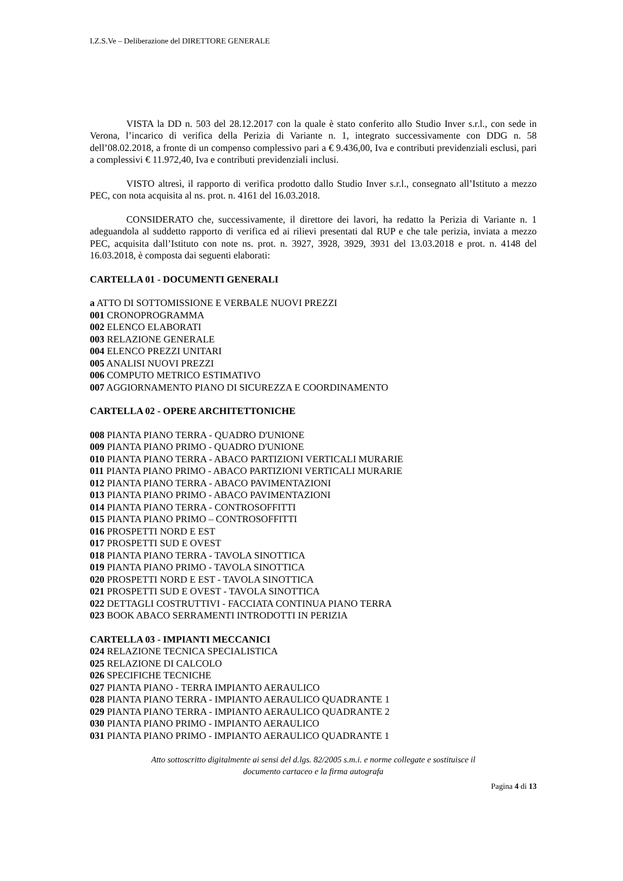I.Z.S.Ve – Deliberazione del DIRETTORE GENERALE
VISTA la DD n. 503 del 28.12.2017 con la quale è stato conferito allo Studio Inver s.r.l., con sede in Verona, l’incarico di verifica della Perizia di Variante n. 1, integrato successivamente con DDG n. 58 dell’08.02.2018, a fronte di un compenso complessivo pari a € 9.436,00, Iva e contributi previdenziali esclusi, pari a complessivi € 11.972,40, Iva e contributi previdenziali inclusi.
VISTO altresì, il rapporto di verifica prodotto dallo Studio Inver s.r.l., consegnato all’Istituto a mezzo PEC, con nota acquisita al ns. prot. n. 4161 del 16.03.2018.
CONSIDERATO che, successivamente, il direttore dei lavori, ha redatto la Perizia di Variante n. 1 adeguandola al suddetto rapporto di verifica ed ai rilievi presentati dal RUP e che tale perizia, inviata a mezzo PEC, acquisita dall’Istituto con note ns. prot. n. 3927, 3928, 3929, 3931 del 13.03.2018 e prot. n. 4148 del 16.03.2018, è composta dai seguenti elaborati:
CARTELLA 01 - DOCUMENTI GENERALI
a ATTO DI SOTTOMISSIONE E VERBALE NUOVI PREZZI
001 CRONOPROGRAMMA
002 ELENCO ELABORATI
003 RELAZIONE GENERALE
004 ELENCO PREZZI UNITARI
005 ANALISI NUOVI PREZZI
006 COMPUTO METRICO ESTIMATIVO
007 AGGIORNAMENTO PIANO DI SICUREZZA E COORDINAMENTO
CARTELLA 02 - OPERE ARCHITETTONICHE
008 PIANTA PIANO TERRA - QUADRO D'UNIONE
009 PIANTA PIANO PRIMO - QUADRO D'UNIONE
010 PIANTA PIANO TERRA - ABACO PARTIZIONI VERTICALI MURARIE
011 PIANTA PIANO PRIMO - ABACO PARTIZIONI VERTICALI MURARIE
012 PIANTA PIANO TERRA - ABACO PAVIMENTAZIONI
013 PIANTA PIANO PRIMO - ABACO PAVIMENTAZIONI
014 PIANTA PIANO TERRA - CONTROSOFFITTI
015 PIANTA PIANO PRIMO – CONTROSOFFITTI
016 PROSPETTI NORD E EST
017 PROSPETTI SUD E OVEST
018 PIANTA PIANO TERRA - TAVOLA SINOTTICA
019 PIANTA PIANO PRIMO - TAVOLA SINOTTICA
020 PROSPETTI NORD E EST - TAVOLA SINOTTICA
021 PROSPETTI SUD E OVEST - TAVOLA SINOTTICA
022 DETTAGLI COSTRUTTIVI - FACCIATA CONTINUA PIANO TERRA
023 BOOK ABACO SERRAMENTI INTRODOTTI IN PERIZIA
CARTELLA 03 - IMPIANTI MECCANICI
024 RELAZIONE TECNICA SPECIALISTICA
025 RELAZIONE DI CALCOLO
026 SPECIFICHE TECNICHE
027 PIANTA PIANO - TERRA IMPIANTO AERAULICO
028 PIANTA PIANO TERRA - IMPIANTO AERAULICO QUADRANTE 1
029 PIANTA PIANO TERRA - IMPIANTO AERAULICO QUADRANTE 2
030 PIANTA PIANO PRIMO - IMPIANTO AERAULICO
031 PIANTA PIANO PRIMO - IMPIANTO AERAULICO QUADRANTE 1
Atto sottoscritto digitalmente ai sensi del d.lgs. 82/2005 s.m.i. e norme collegate e sostituisce il
documento cartaceo e la firma autografa
Pagina 4 di 13